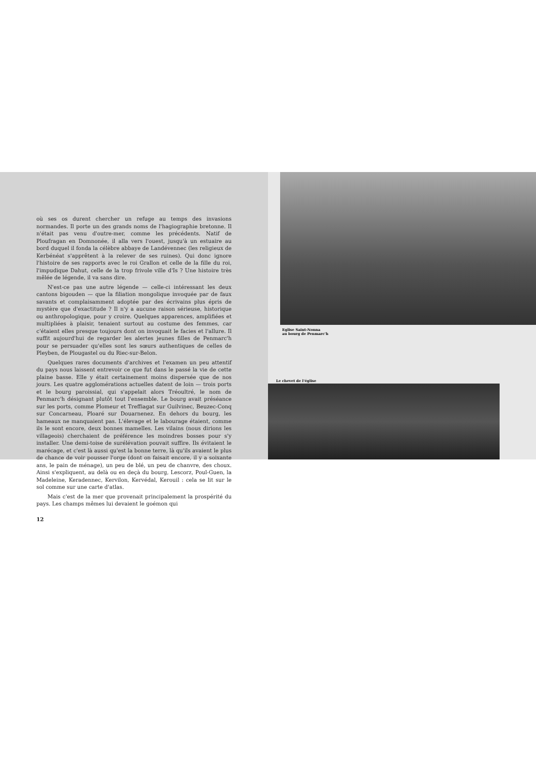où ses os durent chercher un refuge au temps des invasions normandes. Il porte un des grands noms de l'hagiographie bretonne. Il n'était pas venu d'outre-mer, comme les précédents. Natif de Ploufragan en Domnonée, il alla vers l'ouest, jusqu'à un estuaire au bord duquel il fonda la célèbre abbaye de Landévennec (les religieux de Kerbénéat s'apprêtent à la relever de ses ruines). Qui donc ignore l'histoire de ses rapports avec le roi Grallon et celle de la fille du roi, l'impudique Dahut, celle de la trop frivole ville d'Is ? Une histoire très mêlée de légende, il va sans dire.
N'est-ce pas une autre légende — celle-ci intéressant les deux cantons bigouden — que la filiation mongolique invoquée par de faux savants et complaisamment adoptée par des écrivains plus épris de mystère que d'exactitude ? Il n'y a aucune raison sérieuse, historique ou anthropologique, pour y croire. Quelques apparences, amplifiées et multipliées à plaisir, tenaient surtout au costume des femmes, car c'étaient elles presque toujours dont on invoquait le facies et l'allure. Il suffit aujourd'hui de regarder les alertes jeunes filles de Penmarc'h pour se persuader qu'elles sont les sœurs authentiques de celles de Pleyben, de Plougastel ou du Riec-sur-Belon.
Quelques rares documents d'archives et l'examen un peu attentif du pays nous laissent entrevoir ce que fut dans le passé la vie de cette plaine basse. Elle y était certainement moins dispersée que de nos jours. Les quatre agglomérations actuelles datent de loin — trois ports et le bourg paroissial, qui s'appelait alors Tréoultré, le nom de Penmarc'h désignant plutôt tout l'ensemble. Le bourg avait préséance sur les ports, comme Plomeur et Treffiagat sur Guilvinec, Beuzec-Conq sur Concarneau, Ploaré sur Douarnenez. En dehors du bourg, les hameaux ne manquaient pas. L'élevage et le labourage étaient, comme ils le sont encore, deux bonnes mamelles. Les vilains (nous dirions les villageois) cherchaient de préférence les moindres bosses pour s'y installer. Une demi-toise de surélévation pouvait suffire. Ils évitaient le marécage, et c'est là aussi qu'est la bonne terre, là qu'ils avaient le plus de chance de voir pousser l'orge (dont on faisait encore, il y a soixante ans, le pain de ménage), un peu de blé, un peu de chanvre, des choux. Ainsi s'expliquent, au delà ou en deçà du bourg, Lescorz, Poul-Guen, la Madeleine, Keradennec, Kervilon, Kervédal, Kerouil : cela se lit sur le sol comme sur une carte d'atlas.
Mais c'est de la mer que provenait principalement la prospérité du pays. Les champs mêmes lui devaient le goémon qui
12
Eglise Saint-Nonna
au bourg de Penmarc'h
Le chevet de l'église